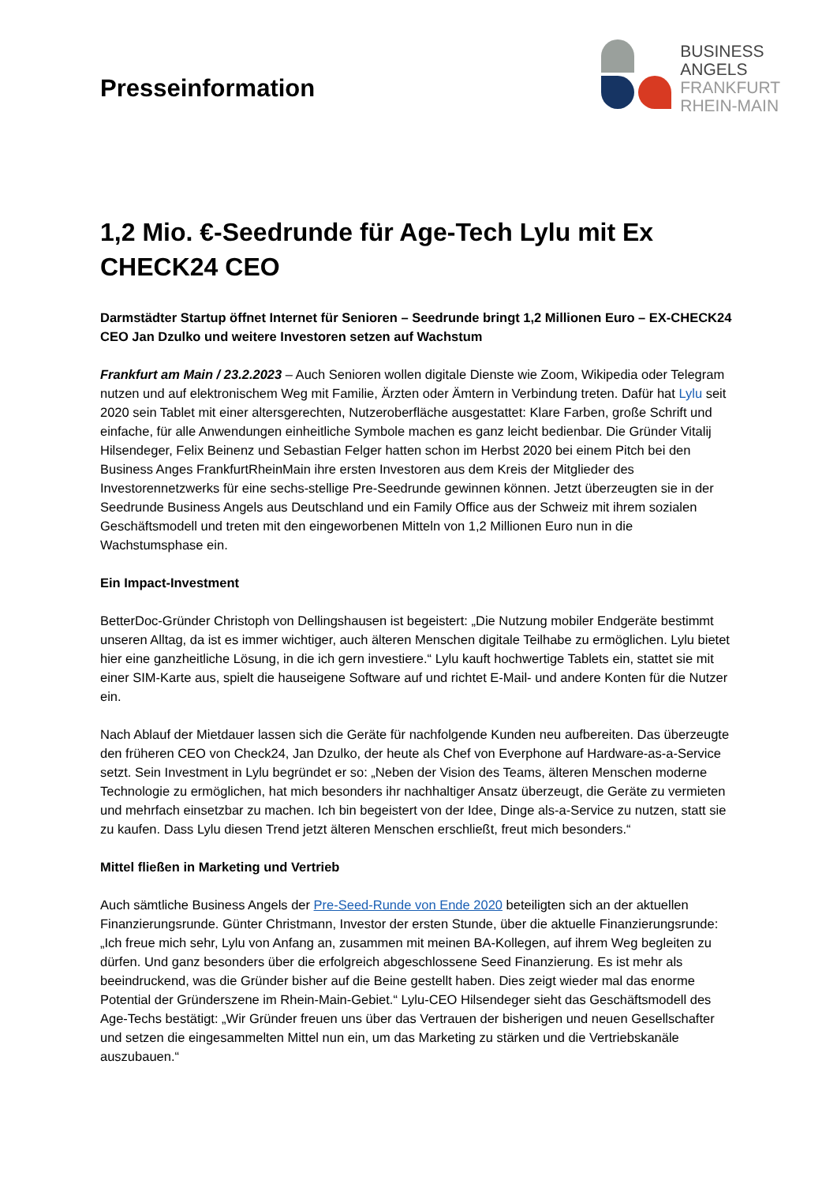Presseinformation
BUSINESS
ANGELS
FRANKFURT
RHEIN-MAIN
1,2 Mio. €-Seedrunde für Age-Tech Lylu mit Ex CHECK24 CEO
Darmstädter Startup öffnet Internet für Senioren – Seedrunde bringt 1,2 Millionen Euro – EX-CHECK24 CEO Jan Dzulko und weitere Investoren setzen auf Wachstum
Frankfurt am Main / 23.2.2023 – Auch Senioren wollen digitale Dienste wie Zoom, Wikipedia oder Telegram nutzen und auf elektronischem Weg mit Familie, Ärzten oder Ämtern in Verbindung treten. Dafür hat Lylu seit 2020 sein Tablet mit einer altersgerechten, Nutzeroberfläche ausgestattet: Klare Farben, große Schrift und einfache, für alle Anwendungen einheitliche Symbole machen es ganz leicht bedienbar. Die Gründer Vitalij Hilsendeger, Felix Beinenz und Sebastian Felger hatten schon im Herbst 2020 bei einem Pitch bei den Business Anges FrankfurtRheinMain ihre ersten Investoren aus dem Kreis der Mitglieder des Investorennetzwerks für eine sechs-stellige Pre-Seedrunde gewinnen können. Jetzt überzeugten sie in der Seedrunde Business Angels aus Deutschland und ein Family Office aus der Schweiz mit ihrem sozialen Geschäftsmodell und treten mit den eingeworbenen Mitteln von 1,2 Millionen Euro nun in die Wachstumsphase ein.
Ein Impact-Investment
BetterDoc-Gründer Christoph von Dellingshausen ist begeistert: „Die Nutzung mobiler Endgeräte bestimmt unseren Alltag, da ist es immer wichtiger, auch älteren Menschen digitale Teilhabe zu ermöglichen. Lylu bietet hier eine ganzheitliche Lösung, in die ich gern investiere.“ Lylu kauft hochwertige Tablets ein, stattet sie mit einer SIM-Karte aus, spielt die hauseigene Software auf und richtet E-Mail- und andere Konten für die Nutzer ein.
Nach Ablauf der Mietdauer lassen sich die Geräte für nachfolgende Kunden neu aufbereiten. Das überzeugte den früheren CEO von Check24, Jan Dzulko, der heute als Chef von Everphone auf Hardware-as-a-Service setzt. Sein Investment in Lylu begründet er so: „Neben der Vision des Teams, älteren Menschen moderne Technologie zu ermöglichen, hat mich besonders ihr nachhaltiger Ansatz überzeugt, die Geräte zu vermieten und mehrfach einsetzbar zu machen. Ich bin begeistert von der Idee, Dinge als-a-Service zu nutzen, statt sie zu kaufen. Dass Lylu diesen Trend jetzt älteren Menschen erschließt, freut mich besonders.“
Mittel fließen in Marketing und Vertrieb
Auch sämtliche Business Angels der Pre-Seed-Runde von Ende 2020 beteiligten sich an der aktuellen Finanzierungsrunde. Günter Christmann, Investor der ersten Stunde, über die aktuelle Finanzierungsrunde: „Ich freue mich sehr, Lylu von Anfang an, zusammen mit meinen BA-Kollegen, auf ihrem Weg begleiten zu dürfen. Und ganz besonders über die erfolgreich abgeschlossene Seed Finanzierung. Es ist mehr als beeindruckend, was die Gründer bisher auf die Beine gestellt haben. Dies zeigt wieder mal das enorme Potential der Gründerszene im Rhein-Main-Gebiet.“ Lylu-CEO Hilsendeger sieht das Geschäftsmodell des Age-Techs bestätigt: „Wir Gründer freuen uns über das Vertrauen der bisherigen und neuen Gesellschafter und setzen die eingesammelten Mittel nun ein, um das Marketing zu stärken und die Vertriebskanäle auszubauen.“